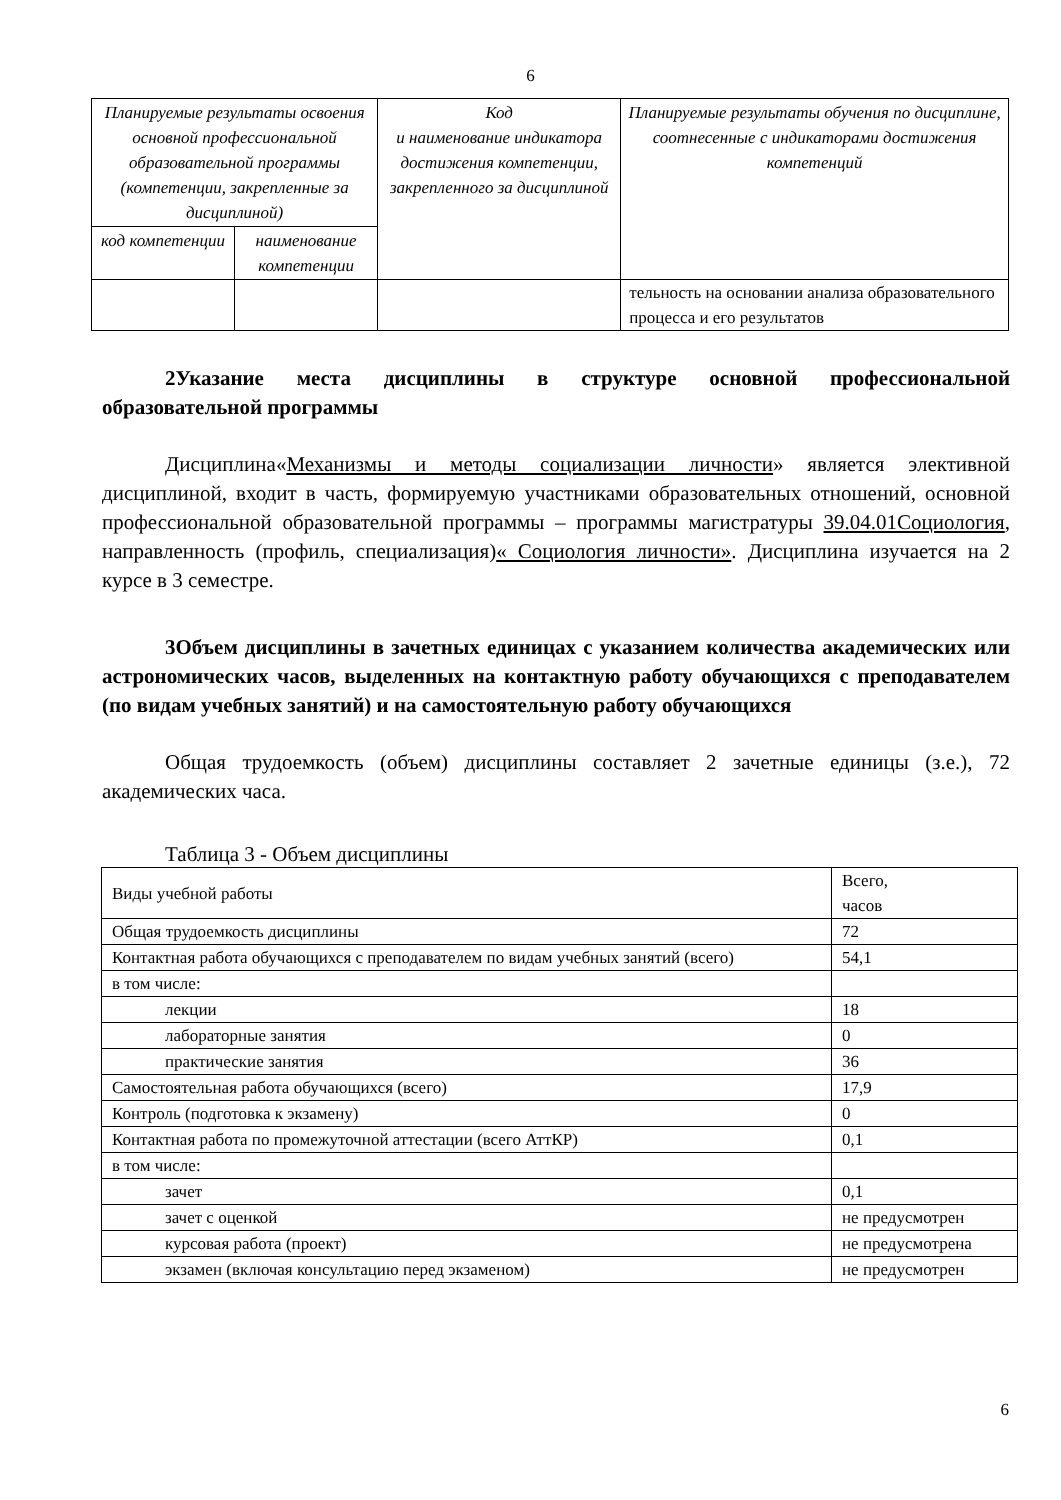6
| Планируемые результаты освоения основной профессиональной образовательной программы (компетенции, закрепленные за дисциплиной) | | Код и наименование индикатора достижения компетенции, закрепленного за дисциплиной | Планируемые результаты обучения по дисциплине, соотнесенные с индикаторами достижения компетенций |
| --- | --- | --- | --- |
| код компетенции | наименование компетенции | | |
| | | | тельность на основании анализа образовательного процесса и его результатов |
2Указание места дисциплины в структуре основной профессиональной образовательной программы
Дисциплина«Механизмы и методы социализации личности» является элективной дисциплиной, входит в часть, формируемую участниками образовательных отношений, основной профессиональной образовательной программы – программы магистратуры 39.04.01Социология, направленность (профиль, специализация)« Социология личности». Дисциплина изучается на 2 курсе в 3 семестре.
3Объем дисциплины в зачетных единицах с указанием количества академических или астрономических часов, выделенных на контактную работу обучающихся с преподавателем (по видам учебных занятий) и на самостоятельную работу обучающихся
Общая трудоемкость (объем) дисциплины составляет 2 зачетные единицы (з.е.), 72 академических часа.
Таблица 3 - Объем дисциплины
| Виды учебной работы | Всего, часов |
| Общая трудоемкость дисциплины | 72 |
| Контактная работа обучающихся с преподавателем по видам учебных занятий (всего) | 54,1 |
| в том числе: | |
| лекции | 18 |
| лабораторные занятия | 0 |
| практические занятия | 36 |
| Самостоятельная работа обучающихся (всего) | 17,9 |
| Контроль (подготовка к экзамену) | 0 |
| Контактная работа по промежуточной аттестации (всего АттКР) | 0,1 |
| в том числе: | |
| зачет | 0,1 |
| зачет с оценкой | не предусмотрен |
| курсовая работа (проект) | не предусмотрена |
| экзамен (включая консультацию перед экзаменом) | не предусмотрен |
6